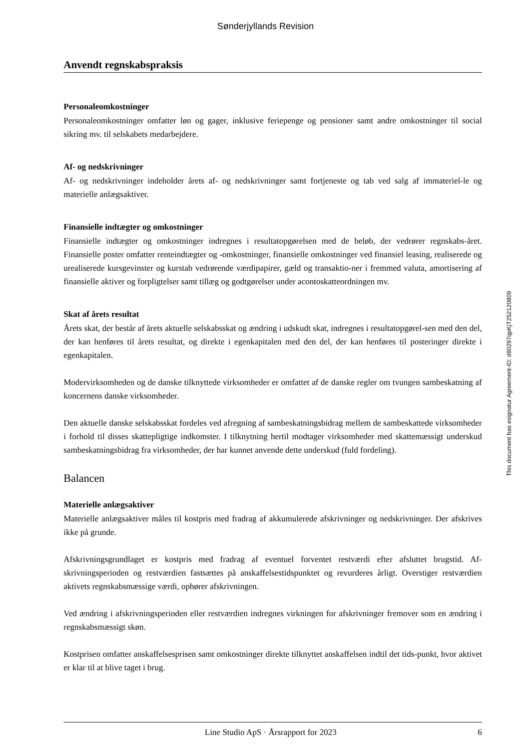Sønderjyllands Revision
Anvendt regnskabspraksis
Personaleomkostninger
Personaleomkostninger omfatter løn og gager, inklusive feriepenge og pensioner samt andre omkostninger til social sikring mv. til selskabets medarbejdere.
Af- og nedskrivninger
Af- og nedskrivninger indeholder årets af- og nedskrivninger samt fortjeneste og tab ved salg af immateriel-le og materielle anlægsaktiver.
Finansielle indtægter og omkostninger
Finansielle indtægter og omkostninger indregnes i resultatopgørelsen med de beløb, der vedrører regnskabs-året. Finansielle poster omfatter renteindtægter og -omkostninger, finansielle omkostninger ved finansiel leasing, realiserede og urealiserede kursgevinster og kurstab vedrørende værdipapirer, gæld og transaktio-ner i fremmed valuta, amortisering af finansielle aktiver og forpligtelser samt tillæg og godtgørelser under acontoskatteordningen mv.
Skat af årets resultat
Årets skat, der består af årets aktuelle selskabsskat og ændring i udskudt skat, indregnes i resultatopgørel-sen med den del, der kan henføres til årets resultat, og direkte i egenkapitalen med den del, der kan henføres til posteringer direkte i egenkapitalen.
Modervirksomheden og de danske tilknyttede virksomheder er omfattet af de danske regler om tvungen sambeskatning af koncernens danske virksomheder.
Den aktuelle danske selskabsskat fordeles ved afregning af sambeskatningsbidrag mellem de sambeskattede virksomheder i forhold til disses skattepligtige indkomster. I tilknytning hertil modtager virksomheder med skattemæssigt underskud sambeskatningsbidrag fra virksomheder, der har kunnet anvende dette underskud (fuld fordeling).
Balancen
Materielle anlægsaktiver
Materielle anlægsaktiver måles til kostpris med fradrag af akkumulerede afskrivninger og nedskrivninger. Der afskrives ikke på grunde.
Afskrivningsgrundlaget er kostpris med fradrag af eventuel forventet restværdi efter afsluttet brugstid. Af-skrivningsperioden og restværdien fastsættes på anskaffelsestidspunktet og revurderes årligt. Overstiger restværdien aktivets regnskabsmæssige værdi, ophører afskrivningen.
Ved ændring i afskrivningsperioden eller restværdien indregnes virkningen for afskrivninger fremover som en ændring i regnskabsmæssigt skøn.
Kostprisen omfatter anskaffelsesprisen samt omkostninger direkte tilknyttet anskaffelsen indtil det tids-punkt, hvor aktivet er klar til at blive taget i brug.
This document has esignatur Agreement-ID: d80297qpKjT252120809
Line Studio ApS · Årsrapport for 2023 6